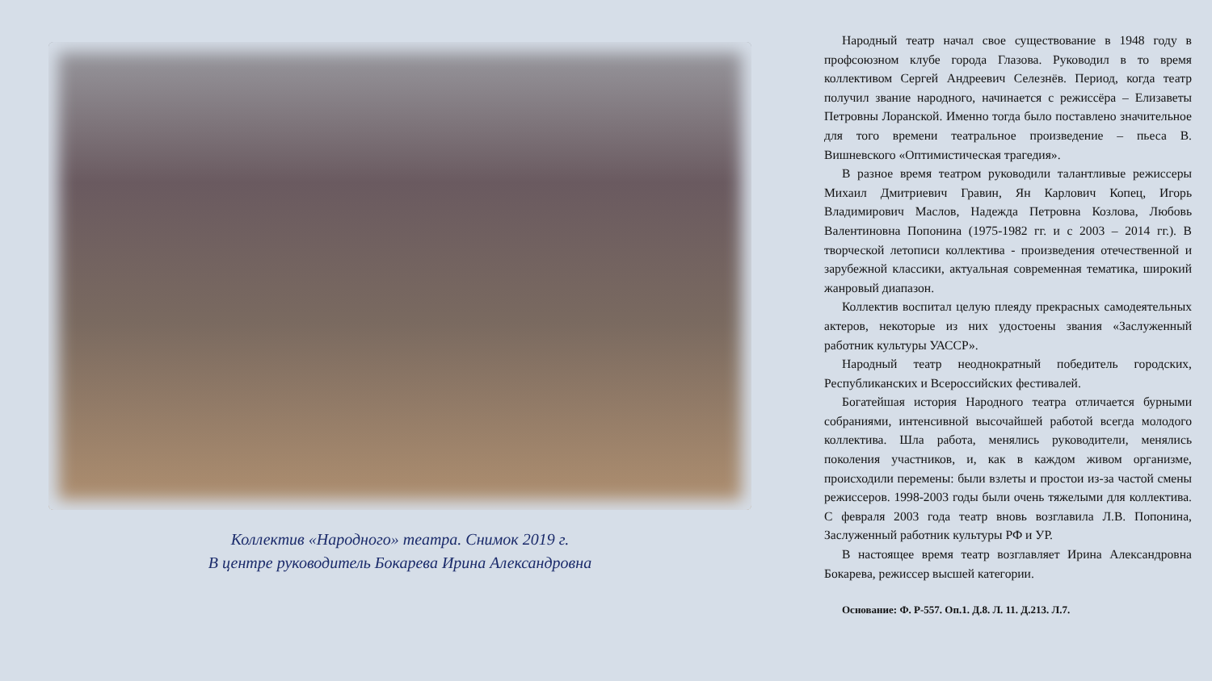Коллектив «Народного» театра. Снимок 2019 г.
В центре руководитель Бокарева Ирина Александровна
Народный театр начал свое существование в 1948 году в профсоюзном клубе города Глазова. Руководил в то время коллективом Сергей Андреевич Селезнёв. Период, когда театр получил звание народного, начинается с режиссёра – Елизаветы Петровны Лоранской. Именно тогда было поставлено значительное для того времени театральное произведение – пьеса В. Вишневского «Оптимистическая трагедия».
В разное время театром руководили талантливые режиссеры Михаил Дмитриевич Гравин, Ян Карлович Копец, Игорь Владимирович Маслов, Надежда Петровна Козлова, Любовь Валентиновна Попонина (1975-1982 гг. и с 2003 – 2014 гг.). В творческой летописи коллектива - произведения отечественной и зарубежной классики, актуальная современная тематика, широкий жанровый диапазон.
Коллектив воспитал целую плеяду прекрасных самодеятельных актеров, некоторые из них удостоены звания «Заслуженный работник культуры УАССР».
Народный театр неоднократный победитель городских, Республиканских и Всероссийских фестивалей.
Богатейшая история Народного театра отличается бурными собраниями, интенсивной высочайшей работой всегда молодого коллектива. Шла работа, менялись руководители, менялись поколения участников, и, как в каждом живом организме, происходили перемены: были взлеты и простои из-за частой смены режиссеров. 1998-2003 годы были очень тяжелыми для коллектива. С февраля 2003 года театр вновь возглавила Л.В. Попонина, Заслуженный работник культуры РФ и УР.
В настоящее время театр возглавляет Ирина Александровна Бокарева, режиссер высшей категории.
Основание: Ф. Р-557. Оп.1. Д.8. Л. 11. Д.213. Л.7.